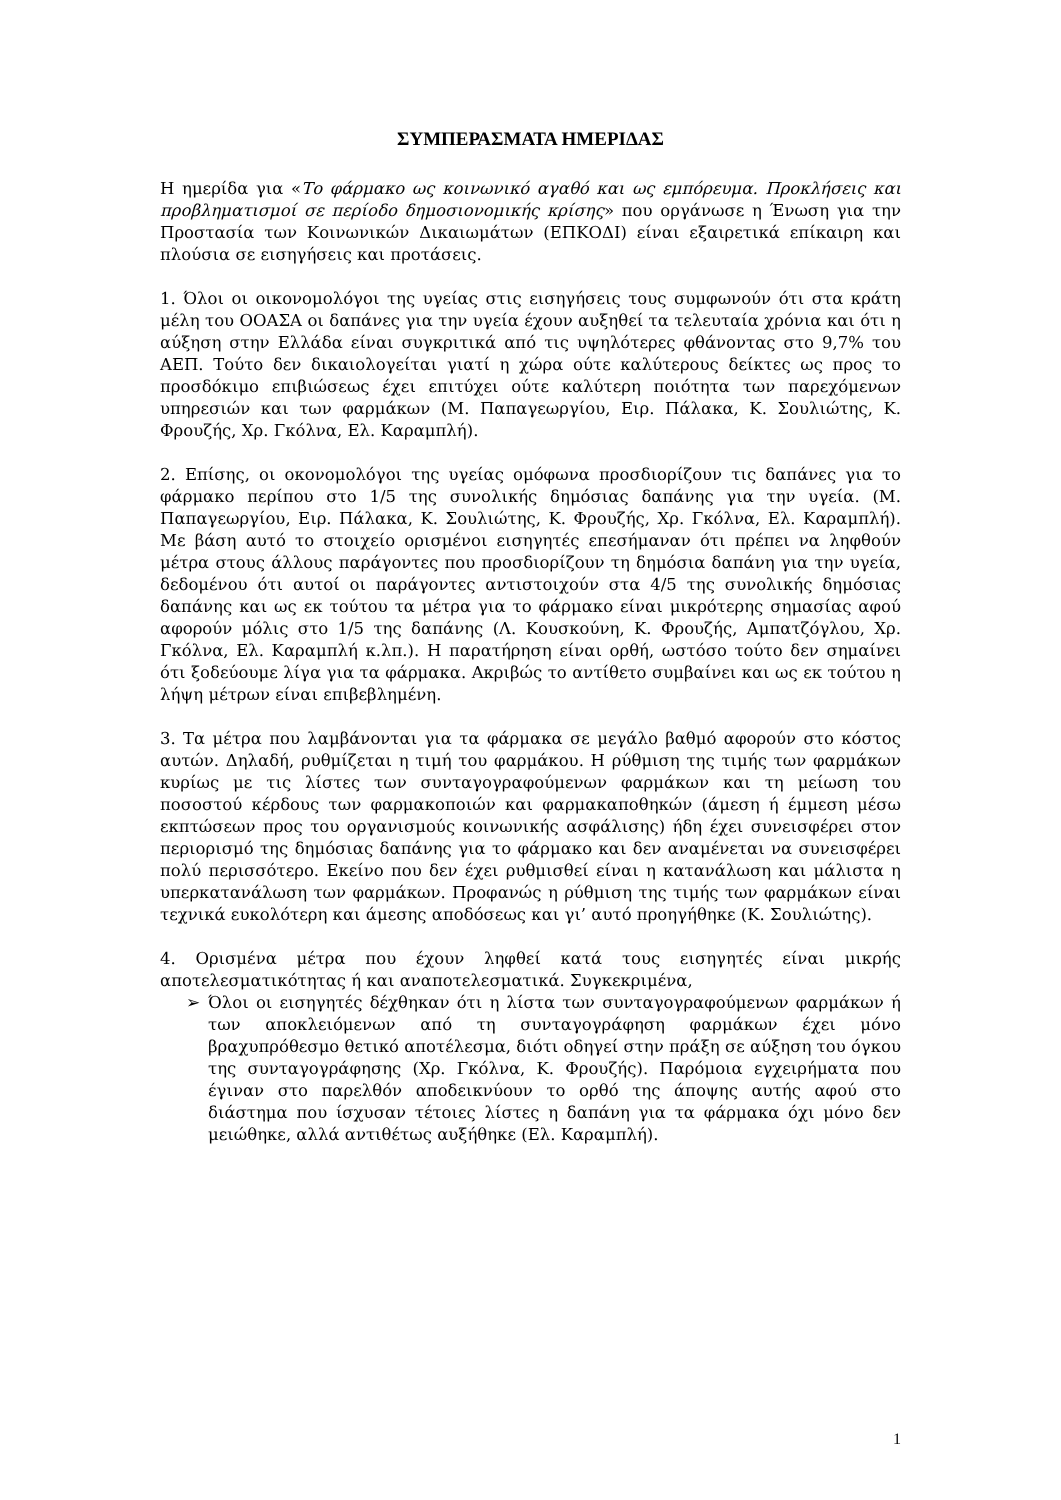ΣΥΜΠΕΡΑΣΜΑΤΑ ΗΜΕΡΙΔΑΣ
Η ημερίδα για «Το φάρμακο ως κοινωνικό αγαθό και ως εμπόρευμα. Προκλήσεις και προβληματισμοί σε περίοδο δημοσιονομικής κρίσης» που οργάνωσε η Ένωση για την Προστασία των Κοινωνικών Δικαιωμάτων (ΕΠΚΟΔΙ) είναι εξαιρετικά επίκαιρη και πλούσια σε εισηγήσεις και προτάσεις.
1. Όλοι οι οικονομολόγοι της υγείας στις εισηγήσεις τους συμφωνούν ότι στα κράτη μέλη του ΟΟΑΣΑ οι δαπάνες για την υγεία έχουν αυξηθεί τα τελευταία χρόνια και ότι η αύξηση στην Ελλάδα είναι συγκριτικά από τις υψηλότερες φθάνοντας στο 9,7% του ΑΕΠ. Τούτο δεν δικαιολογείται γιατί η χώρα ούτε καλύτερους δείκτες ως προς το προσδόκιμο επιβιώσεως έχει επιτύχει ούτε καλύτερη ποιότητα των παρεχόμενων υπηρεσιών και των φαρμάκων (Μ. Παπαγεωργίου, Ειρ. Πάλακα, Κ. Σουλιώτης, Κ. Φρουζής, Χρ. Γκόλνα, Ελ. Καραμπλή).
2. Επίσης, οι οκονομολόγοι της υγείας ομόφωνα προσδιορίζουν τις δαπάνες για το φάρμακο περίπου στο 1/5 της συνολικής δημόσιας δαπάνης για την υγεία. (Μ. Παπαγεωργίου, Ειρ. Πάλακα, Κ. Σουλιώτης, Κ. Φρουζής, Χρ. Γκόλνα, Ελ. Καραμπλή). Με βάση αυτό το στοιχείο ορισμένοι εισηγητές επεσήμαναν ότι πρέπει να ληφθούν μέτρα στους άλλους παράγοντες που προσδιορίζουν τη δημόσια δαπάνη για την υγεία, δεδομένου ότι αυτοί οι παράγοντες αντιστοιχούν στα 4/5 της συνολικής δημόσιας δαπάνης και ως εκ τούτου τα μέτρα για το φάρμακο είναι μικρότερης σημασίας αφού αφορούν μόλις στο 1/5 της δαπάνης (Λ. Κουσκούνη, Κ. Φρουζής, Αμπατζόγλου, Χρ. Γκόλνα, Ελ. Καραμπλή κ.λπ.). Η παρατήρηση είναι ορθή, ωστόσο τούτο δεν σημαίνει ότι ξοδεύουμε λίγα για τα φάρμακα. Ακριβώς το αντίθετο συμβαίνει και ως εκ τούτου η λήψη μέτρων είναι επιβεβλημένη.
3. Τα μέτρα που λαμβάνονται για τα φάρμακα σε μεγάλο βαθμό αφορούν στο κόστος αυτών. Δηλαδή, ρυθμίζεται η τιμή του φαρμάκου. Η ρύθμιση της τιμής των φαρμάκων κυρίως με τις λίστες των συνταγογραφούμενων φαρμάκων και τη μείωση του ποσοστού κέρδους των φαρμακοποιών και φαρμακαποθηκών (άμεση ή έμμεση μέσω εκπτώσεων προς του οργανισμούς κοινωνικής ασφάλισης) ήδη έχει συνεισφέρει στον περιορισμό της δημόσιας δαπάνης για το φάρμακο και δεν αναμένεται να συνεισφέρει πολύ περισσότερο. Εκείνο που δεν έχει ρυθμισθεί είναι η κατανάλωση και μάλιστα η υπερκατανάλωση των φαρμάκων. Προφανώς η ρύθμιση της τιμής των φαρμάκων είναι τεχνικά ευκολότερη και άμεσης αποδόσεως και γι’ αυτό προηγήθηκε (Κ. Σουλιώτης).
4. Ορισμένα μέτρα που έχουν ληφθεί κατά τους εισηγητές είναι μικρής αποτελεσματικότητας ή και αναποτελεσματικά. Συγκεκριμένα,
➢ Όλοι οι εισηγητές δέχθηκαν ότι η λίστα των συνταγογραφούμενων φαρμάκων ή των αποκλειόμενων από τη συνταγογράφηση φαρμάκων έχει μόνο βραχυπρόθεσμο θετικό αποτέλεσμα, διότι οδηγεί στην πράξη σε αύξηση του όγκου της συνταγογράφησης (Χρ. Γκόλνα, Κ. Φρουζής). Παρόμοια εγχειρήματα που έγιναν στο παρελθόν αποδεικνύουν το ορθό της άποψης αυτής αφού στο διάστημα που ίσχυσαν τέτοιες λίστες η δαπάνη για τα φάρμακα όχι μόνο δεν μειώθηκε, αλλά αντιθέτως αυξήθηκε (Ελ. Καραμπλή).
1